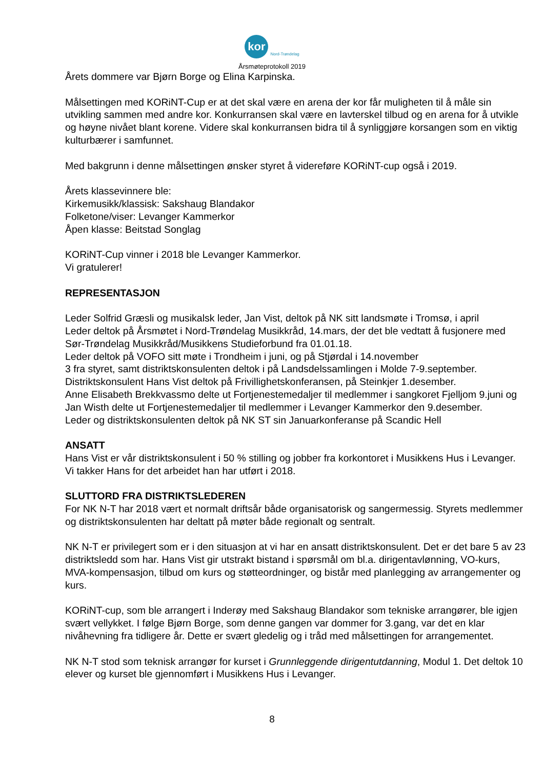kor
Nord-Trøndelag
Årsmøteprotokoll 2019
Årets dommere var Bjørn Borge og Elina Karpinska.
Målsettingen med KORiNT-Cup er at det skal være en arena der kor får muligheten til å måle sin utvikling sammen med andre kor. Konkurransen skal være en lavterskel tilbud og en arena for å utvikle og høyne nivået blant korene. Videre skal konkurransen bidra til å synliggjøre korsangen som en viktig kulturbærer i samfunnet.
Med bakgrunn i denne målsettingen ønsker styret å videreføre KORiNT-cup også i 2019.
Årets klassevinnere ble:
Kirkemusikk/klassisk: Sakshaug Blandakor
Folketone/viser: Levanger Kammerkor
Åpen klasse: Beitstad Songlag
KORiNT-Cup vinner i 2018 ble Levanger Kammerkor.
Vi gratulerer!
REPRESENTASJON
Leder Solfrid Græsli og musikalsk leder, Jan Vist, deltok på NK sitt landsmøte i Tromsø, i april
Leder deltok på Årsmøtet i Nord-Trøndelag Musikkråd, 14.mars, der det ble vedtatt å fusjonere med Sør-Trøndelag Musikkråd/Musikkens Studieforbund fra 01.01.18.
Leder deltok på VOFO sitt møte i Trondheim i juni, og på Stjørdal i 14.november
3 fra styret, samt distriktskonsulenten deltok i på Landsdelssamlingen i Molde 7-9.september.
Distriktskonsulent Hans Vist deltok på Frivillighetskonferansen, på Steinkjer 1.desember.
Anne Elisabeth Brekkvassmo delte ut Fortjenestemedaljer til medlemmer i sangkoret Fjelljom 9.juni og Jan Wisth delte ut Fortjenestemedaljer til medlemmer i Levanger Kammerkor den 9.desember.
Leder og distriktskonsulenten deltok på NK ST sin Januarkonferanse på Scandic Hell
ANSATT
Hans Vist er vår distriktskonsulent i 50 % stilling og jobber fra korkontoret i Musikkens Hus i Levanger. Vi takker Hans for det arbeidet han har utført i 2018.
SLUTTORD FRA DISTRIKTSLEDEREN
For NK N-T har 2018 vært et normalt driftsår både organisatorisk og sangermessig. Styrets medlemmer og distriktskonsulenten har deltatt på møter både regionalt og sentralt.
NK N-T er privilegert som er i den situasjon at vi har en ansatt distriktskonsulent. Det er det bare 5 av 23 distriktsledd som har. Hans Vist gir utstrakt bistand i spørsmål om bl.a. dirigentavlønning, VO-kurs, MVA-kompensasjon, tilbud om kurs og støtteordninger, og bistår med planlegging av arrangementer og kurs.
KORiNT-cup, som ble arrangert i Inderøy med Sakshaug Blandakor som tekniske arrangører, ble igjen svært vellykket. I følge Bjørn Borge, som denne gangen var dommer for 3.gang, var det en klar nivåhevning fra tidligere år. Dette er svært gledelig og i tråd med målsettingen for arrangementet.
NK N-T stod som teknisk arrangør for kurset i Grunnleggende dirigentutdanning, Modul 1. Det deltok 10 elever og kurset ble gjennomført i Musikkens Hus i Levanger.
8